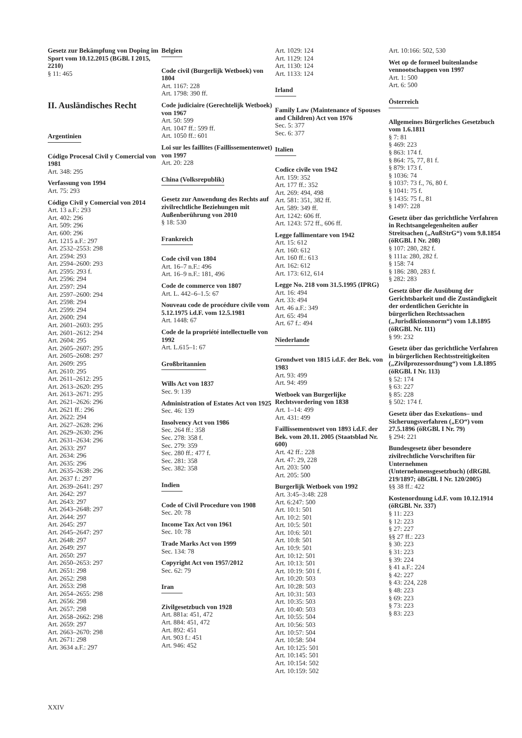Gesetz zur Bekämpfung von Doping im Sport vom 10.12.2015 (BGBl. I 2015, 2210)
§ 11: 465
II. Ausländisches Recht
Argentinien
Código Procesal Civil y Comercial von 1981
Art. 348: 295
Verfassung von 1994
Art. 75: 293
Código Civil y Comercial von 2014
Art. 13 a.F.: 293
Art. 402: 296
Art. 509: 296
Art. 600: 296
Art. 1215 a.F.: 297
Art. 2532–2553: 298
Art. 2594: 293
Art. 2594–2600: 293
Art. 2595: 293 f.
Art. 2596: 294
Art. 2597: 294
Art. 2597–2600: 294
Art. 2598: 294
Art. 2599: 294
Art. 2600: 294
Art. 2601–2603: 295
Art. 2601–2612: 294
Art. 2604: 295
Art. 2605–2607: 295
Art. 2605–2608: 297
Art. 2609: 295
Art. 2610: 295
Art. 2611–2612: 295
Art. 2613–2620: 295
Art. 2613–2671: 295
Art. 2621–2626: 296
Art. 2621 ff.: 296
Art. 2622: 294
Art. 2627–2628: 296
Art. 2629–2630: 296
Art. 2631–2634: 296
Art. 2633: 297
Art. 2634: 296
Art. 2635: 296
Art. 2635–2638: 296
Art. 2637 f.: 297
Art. 2639–2641: 297
Art. 2642: 297
Art. 2643: 297
Art. 2643–2648: 297
Art. 2644: 297
Art. 2645: 297
Art. 2645–2647: 297
Art. 2648: 297
Art. 2649: 297
Art. 2650: 297
Art. 2650–2653: 297
Art. 2651: 298
Art. 2652: 298
Art. 2653: 298
Art. 2654–2655: 298
Art. 2656: 298
Art. 2657: 298
Art. 2658–2662: 298
Art. 2659: 297
Art. 2663–2670: 298
Art. 2671: 298
Art. 3634 a.F.: 297
Belgien
Code civil (Burgerlijk Wetboek) von 1804
Art. 1167: 228
Art. 1798: 390 ff.
Code judiciaire (Gerechtelijk Wetboek) von 1967
Art. 50: 599
Art. 1047 ff.: 599 ff.
Art. 1050 ff.: 601
Loi sur les faillites (Faillissementenwet) von 1997
Art. 20: 228
China (Volksrepublik)
Gesetz zur Anwendung des Rechts auf zivilrechtliche Beziehungen mit Außenberührung von 2010
§ 18: 530
Frankreich
Code civil von 1804
Art. 16–7 n.F.: 496
Art. 16–9 n.F.: 181, 496
Code de commerce von 1807
Art. L. 442–6–1.5: 67
Nouveau code de procédure civile vom 5.12.1975 i.d.F. vom 12.5.1981
Art. 1448: 67
Code de la propriété intellectuelle von 1992
Art. L.615–1: 67
Großbritannien
Wills Act von 1837
Sec. 9: 139
Administration of Estates Act von 1925
Sec. 46: 139
Insolvency Act von 1986
Sec. 264 ff.: 358
Sec. 278: 358 f.
Sec. 279: 359
Sec. 280 ff.: 477 f.
Sec. 281: 358
Sec. 382: 358
Indien
Code of Civil Procedure von 1908
Sec. 20: 78
Income Tax Act von 1961
Sec. 10: 78
Trade Marks Act von 1999
Sec. 134: 78
Copyright Act von 1957/2012
Sec. 62: 79
Iran
Zivilgesetzbuch von 1928
Art. 881a: 451, 472
Art. 884: 451, 472
Art. 892: 451
Art. 903 f.: 451
Art. 946: 452
Art. 1029: 124
Art. 1129: 124
Art. 1130: 124
Art. 1133: 124
Irland
Family Law (Maintenance of Spouses and Children) Act von 1976
Sec. 5: 377
Sec. 6: 377
Italien
Codice civile von 1942
Art. 159: 352
Art. 177 ff.: 352
Art. 269: 494, 498
Art. 581: 351, 382 ff.
Art. 589: 349 ff.
Art. 1242: 606 ff.
Art. 1243: 572 ff., 606 ff.
Legge fallimentare von 1942
Art. 15: 612
Art. 160: 612
Art. 160 ff.: 613
Art. 162: 612
Art. 173: 612, 614
Legge No. 218 vom 31.5.1995 (IPRG)
Art. 16: 494
Art. 33: 494
Art. 46 a.F.: 349
Art. 65: 494
Art. 67 f.: 494
Niederlande
Grondwet von 1815 i.d.F. der Bek. von 1983
Art. 93: 499
Art. 94: 499
Wetboek van Burgerlijke Rechtsvordering von 1838
Art. 1–14: 499
Art. 431: 499
Faillissementswet von 1893 i.d.F. der Bek. vom 20.11. 2005 (Staatsblad Nr. 600)
Art. 42 ff.: 228
Art. 47: 29, 228
Art. 203: 500
Art. 205: 500
Burgerlijk Wetboek von 1992
Art. 3:45–3:48: 228
Art. 6:247: 500
Art. 10:1: 501
Art. 10:2: 501
Art. 10:5: 501
Art. 10:6: 501
Art. 10:8: 501
Art. 10:9: 501
Art. 10:12: 501
Art. 10:13: 501
Art. 10:19: 501 f.
Art. 10:20: 503
Art. 10:28: 503
Art. 10:31: 503
Art. 10:35: 503
Art. 10:40: 503
Art. 10:55: 504
Art. 10:56: 503
Art. 10:57: 504
Art. 10:58: 504
Art. 10:125: 501
Art. 10:145: 501
Art. 10:154: 502
Art. 10:159: 502
Art. 10:166: 502, 530
Wet op de formeel buitenlandse vennootschappen von 1997
Art. 1: 500
Art. 6: 500
Österreich
Allgemeines Bürgerliches Gesetzbuch vom 1.6.1811
§ 7: 81
§ 469: 223
§ 863: 174 f.
§ 864: 75, 77, 81 f.
§ 879: 173 f.
§ 1036: 74
§ 1037: 73 f., 76, 80 f.
§ 1041: 75 f.
§ 1435: 75 f., 81
§ 1497: 228
Gesetz über das gerichtliche Verfahren in Rechtsangelegenheiten außer Streitsachen („AußStrG“) vom 9.8.1854 (öRGBl. I Nr. 208)
§ 107: 280, 282 f.
§ 111a: 280, 282 f.
§ 158: 74
§ 186: 280, 283 f.
§ 282: 283
Gesetz über die Ausübung der Gerichtsbarkeit und die Zuständigkeit der ordentlichen Gerichte in bürgerlichen Rechtssachen („Jurisdiktionsnorm“) vom 1.8.1895 (öRGBl. Nr. 111)
§ 99: 232
Gesetz über das gerichtliche Verfahren in bürgerlichen Rechtsstreitigkeiten („Zivilprozessordnung“) vom 1.8.1895 (öRGBl. I Nr. 113)
§ 52: 174
§ 63: 227
§ 85: 228
§ 502: 174 f.
Gesetz über das Exekutions– und Sicherungsverfahren („EO“) vom 27.5.1896 (öRGBl. I Nr. 79)
§ 294: 221
Bundesgesetz über besondere zivilrechtliche Vorschriften für Unternehmen (Unternehmensgesetzbuch) (dRGBl. 219/1897; öBGBl. I Nr. 120/2005)
§§ 38 ff.: 422
Kostenordnung i.d.F. vom 10.12.1914 (öRGBl. Nr. 337)
§ 11: 223
§ 12: 223
§ 27: 227
§§ 27 ff.: 223
§ 30: 223
§ 31: 223
§ 39: 224
§ 41 a.F.: 224
§ 42: 227
§ 43: 224, 228
§ 48: 223
§ 69: 223
§ 73: 223
§ 83: 223
XXIV